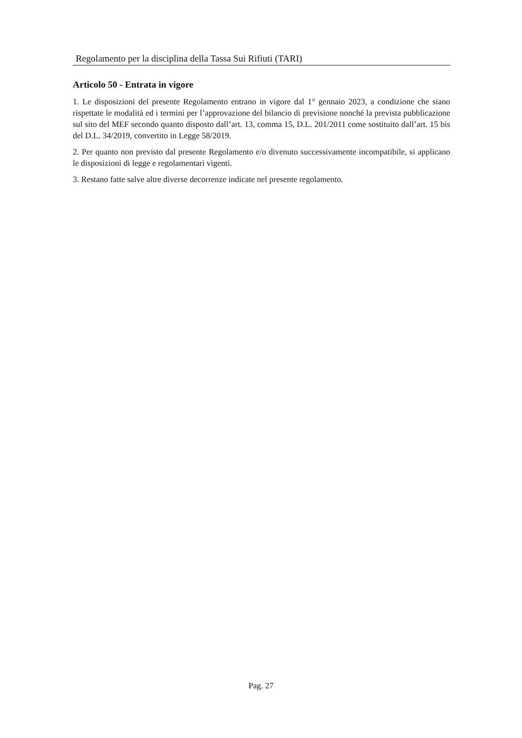Regolamento per la disciplina della Tassa Sui Rifiuti (TARI)
Articolo 50 - Entrata in vigore
1. Le disposizioni del presente Regolamento entrano in vigore dal 1° gennaio 2023, a condizione che siano rispettate le modalità ed i termini per l’approvazione del bilancio di previsione nonché la prevista pubblicazione sul sito del MEF secondo quanto disposto dall’art. 13, comma 15, D.L. 201/2011 come sostituito dall’art. 15 bis del D.L. 34/2019, convertito in Legge 58/2019.
2. Per quanto non previsto dal presente Regolamento e/o divenuto successivamente incompatibile, si applicano le disposizioni di legge e regolamentari vigenti.
3. Restano fatte salve altre diverse decorrenze indicate nel presente regolamento.
Pag. 27